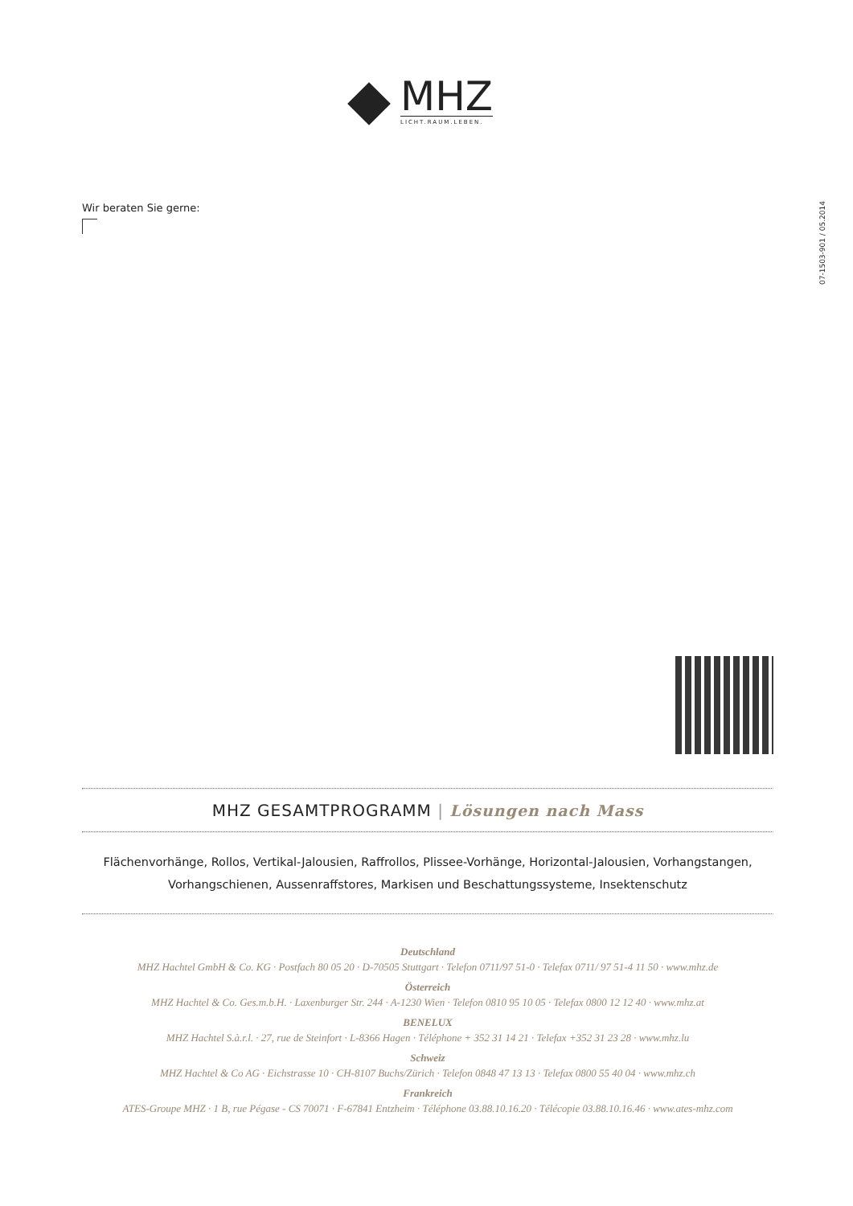MHZ
LICHT.RAUM.LEBEN.
Wir beraten Sie gerne:
07-1503-901 / 05.2014
MHZ GESAMTPROGRAMM | Lösungen nach Mass
Flächenvorhänge, Rollos, Vertikal-Jalousien, Raffrollos, Plissee-Vorhänge, Horizontal-Jalousien, Vorhangstangen,
Vorhangschienen, Aussenraffstores, Markisen und Beschattungssysteme, Insektenschutz
Deutschland
MHZ Hachtel GmbH & Co. KG · Postfach 80 05 20 · D-70505 Stuttgart · Telefon 0711/97 51-0 · Telefax 0711/ 97 51-4 11 50 · www.mhz.de
Österreich
MHZ Hachtel & Co. Ges.m.b.H. · Laxenburger Str. 244 · A-1230 Wien · Telefon 0810 95 10 05 · Telefax 0800 12 12 40 · www.mhz.at
BENELUX
MHZ Hachtel S.à.r.l. · 27, rue de Steinfort · L-8366 Hagen · Téléphone + 352 31 14 21 · Telefax +352 31 23 28 · www.mhz.lu
Schweiz
MHZ Hachtel & Co AG · Eichstrasse 10 · CH-8107 Buchs/Zürich · Telefon 0848 47 13 13 · Telefax 0800 55 40 04 · www.mhz.ch
Frankreich
ATES-Groupe MHZ · 1 B, rue Pégase - CS 70071 · F-67841 Entzheim · Téléphone 03.88.10.16.20 · Télécopie 03.88.10.16.46 · www.ates-mhz.com